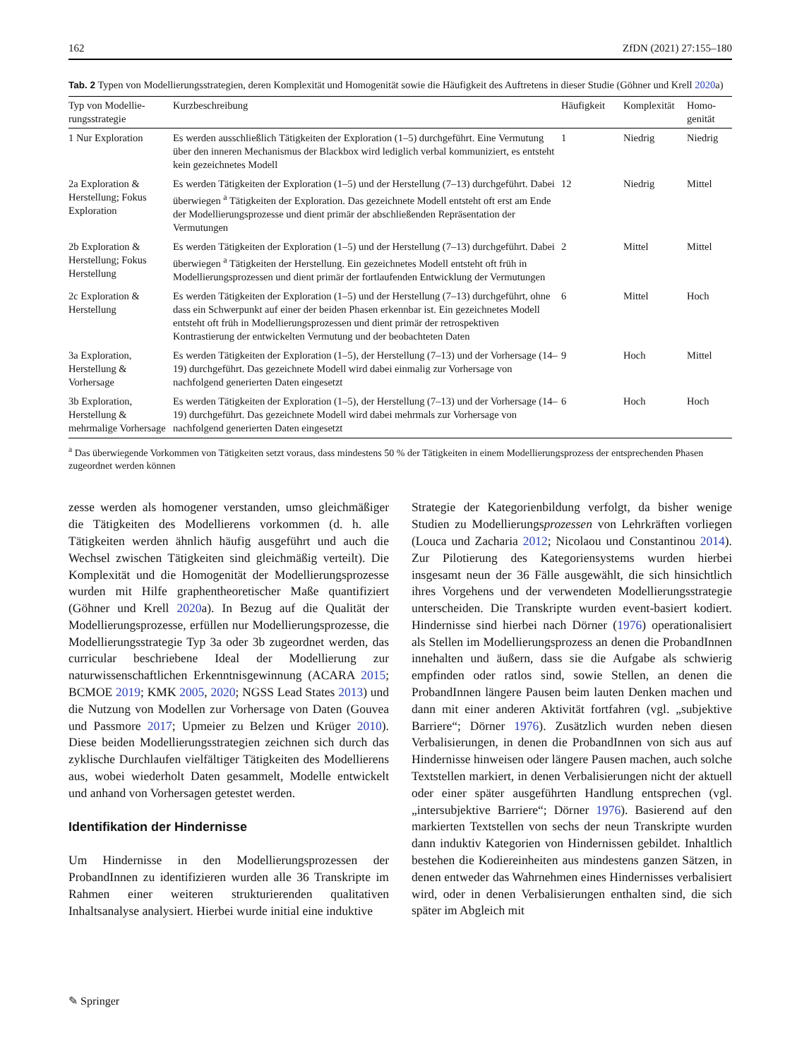162 ZfDN (2021) 27:155–180
Tab. 2 Typen von Modellierungsstrategien, deren Komplexität und Homogenität sowie die Häufigkeit des Auftretens in dieser Studie (Göhner und Krell 2020a)
| Typ von Modellie- rungsstrategie | Kurzbeschreibung | Häufigkeit | Komplexität | Homo- genität |
| --- | --- | --- | --- | --- |
| 1 Nur Exploration | Es werden ausschließlich Tätigkeiten der Exploration (1–5) durchgeführt. Eine Vermutung über den inneren Mechanismus der Blackbox wird lediglich verbal kommuniziert, es entsteht kein gezeichnetes Modell | 1 | Niedrig | Niedrig |
| 2a Exploration & Herstellung; Fokus Exploration | Es werden Tätigkeiten der Exploration (1–5) und der Herstellung (7–13) durchgeführt. Dabei überwiegen <sup>a</sup> Tätigkeiten der Exploration. Das gezeichnete Modell entsteht oft erst am Ende der Modellierungsprozesse und dient primär der abschließenden Repräsentation der Vermutungen | 12 | Niedrig | Mittel |
| 2b Exploration & Herstellung; Fokus Herstellung | Es werden Tätigkeiten der Exploration (1–5) und der Herstellung (7–13) durchgeführt. Dabei überwiegen <sup>a</sup> Tätigkeiten der Herstellung. Ein gezeichnetes Modell entsteht oft früh in Modellierungsprozessen und dient primär der fortlaufenden Entwicklung der Vermutungen | 2 | Mittel | Mittel |
| 2c Exploration & Herstellung | Es werden Tätigkeiten der Exploration (1–5) und der Herstellung (7–13) durchgeführt, ohne dass ein Schwerpunkt auf einer der beiden Phasen erkennbar ist. Ein gezeichnetes Modell entsteht oft früh in Modellierungsprozessen und dient primär der retrospektiven Kontrastierung der entwickelten Vermutung und der beobachteten Daten | 6 | Mittel | Hoch |
| 3a Exploration, Herstellung & Vorhersage | Es werden Tätigkeiten der Exploration (1–5), der Herstellung (7–13) und der Vorhersage (14–19) durchgeführt. Das gezeichnete Modell wird dabei einmalig zur Vorhersage von nachfolgend generierten Daten eingesetzt | 9 | Hoch | Mittel |
| 3b Exploration, Herstellung & mehrmalige Vorhersage | Es werden Tätigkeiten der Exploration (1–5), der Herstellung (7–13) und der Vorhersage (14–19) durchgeführt. Das gezeichnete Modell wird dabei mehrmals zur Vorhersage von nachfolgend generierten Daten eingesetzt | 6 | Hoch | Hoch |
<sup>a</sup> Das überwiegende Vorkommen von Tätigkeiten setzt voraus, dass mindestens 50 % der Tätigkeiten in einem Modellierungsprozess der entsprechenden Phasen zugeordnet werden können
zesse werden als homogener verstanden, umso gleichmäßiger die Tätigkeiten des Modellierens vorkommen (d. h. alle Tätigkeiten werden ähnlich häufig ausgeführt und auch die Wechsel zwischen Tätigkeiten sind gleichmäßig verteilt). Die Komplexität und die Homogenität der Modellierungsprozesse wurden mit Hilfe graphentheoretischer Maße quantifiziert (Göhner und Krell 2020a). In Bezug auf die Qualität der Modellierungsprozesse, erfüllen nur Modellierungsprozesse, die Modellierungsstrategie Typ 3a oder 3b zugeordnet werden, das curricular beschriebene Ideal der Modellierung zur naturwissenschaftlichen Erkenntnisgewinnung (ACARA 2015; BCMOE 2019; KMK 2005, 2020; NGSS Lead States 2013) und die Nutzung von Modellen zur Vorhersage von Daten (Gouvea und Passmore 2017; Upmeier zu Belzen und Krüger 2010). Diese beiden Modellierungsstrategien zeichnen sich durch das zyklische Durchlaufen vielfältiger Tätigkeiten des Modellierens aus, wobei wiederholt Daten gesammelt, Modelle entwickelt und anhand von Vorhersagen getestet werden.
Identifikation der Hindernisse
Um Hindernisse in den Modellierungsprozessen der ProbandInnen zu identifizieren wurden alle 36 Transkripte im Rahmen einer weiteren strukturierenden qualitativen Inhaltsanalyse analysiert. Hierbei wurde initial eine induktive
Strategie der Kategorienbildung verfolgt, da bisher wenige Studien zu Modellierungsprozessen von Lehrkräften vorliegen (Louca und Zacharia 2012; Nicolaou und Constantinou 2014). Zur Pilotierung des Kategoriensystems wurden hierbei insgesamt neun der 36 Fälle ausgewählt, die sich hinsichtlich ihres Vorgehens und der verwendeten Modellierungsstrategie unterscheiden. Die Transkripte wurden event-basiert kodiert. Hindernisse sind hierbei nach Dörner (1976) operationalisiert als Stellen im Modellierungsprozess an denen die ProbandInnen innehalten und äußern, dass sie die Aufgabe als schwierig empfinden oder ratlos sind, sowie Stellen, an denen die ProbandInnen längere Pausen beim lauten Denken machen und dann mit einer anderen Aktivität fortfahren (vgl. „subjektive Barriere“; Dörner 1976). Zusätzlich wurden neben diesen Verbalisierungen, in denen die ProbandInnen von sich aus auf Hindernisse hinweisen oder längere Pausen machen, auch solche Textstellen markiert, in denen Verbalisierungen nicht der aktuell oder einer später ausgeführten Handlung entsprechen (vgl. „intersubjektive Barriere“; Dörner 1976). Basierend auf den markierten Textstellen von sechs der neun Transkripte wurden dann induktiv Kategorien von Hindernissen gebildet. Inhaltlich bestehen die Kodiereinheiten aus mindestens ganzen Sätzen, in denen entweder das Wahrnehmen eines Hindernisses verbalisiert wird, oder in denen Verbalisierungen enthalten sind, die sich später im Abgleich mit
✎ Springer